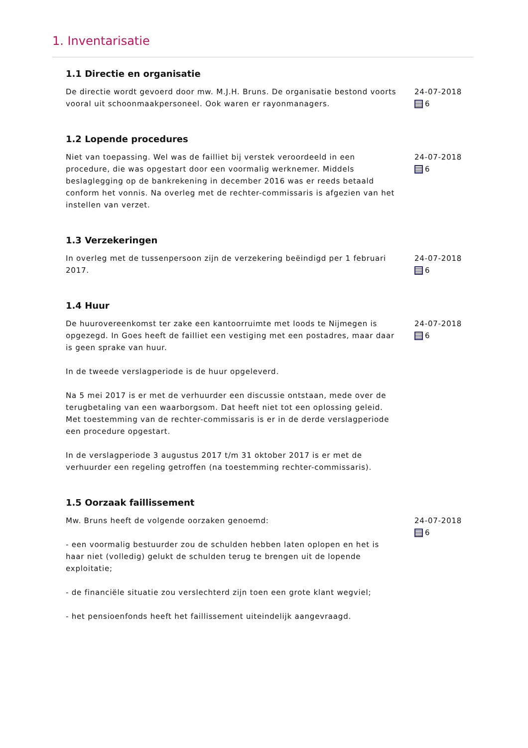1. Inventarisatie
1.1 Directie en organisatie
De directie wordt gevoerd door mw. M.J.H. Bruns. De organisatie bestond voorts vooral uit schoonmaakpersoneel. Ook waren er rayonmanagers.
24-07-2018
6
1.2 Lopende procedures
Niet van toepassing. Wel was de failliet bij verstek veroordeeld in een procedure, die was opgestart door een voormalig werknemer. Middels beslaglegging op de bankrekening in december 2016 was er reeds betaald conform het vonnis. Na overleg met de rechter-commissaris is afgezien van het instellen van verzet.
24-07-2018
6
1.3 Verzekeringen
In overleg met de tussenpersoon zijn de verzekering beëindigd per 1 februari 2017.
24-07-2018
6
1.4 Huur
De huurovereenkomst ter zake een kantoorruimte met loods te Nijmegen is opgezegd. In Goes heeft de failliet een vestiging met een postadres, maar daar is geen sprake van huur.
In de tweede verslagperiode is de huur opgeleverd.
Na 5 mei 2017 is er met de verhuurder een discussie ontstaan, mede over de terugbetaling van een waarborgsom. Dat heeft niet tot een oplossing geleid. Met toestemming van de rechter-commissaris is er in de derde verslagperiode een procedure opgestart.
In de verslagperiode 3 augustus 2017 t/m 31 oktober 2017 is er met de verhuurder een regeling getroffen (na toestemming rechter-commissaris).
24-07-2018
6
1.5 Oorzaak faillissement
Mw. Bruns heeft de volgende oorzaken genoemd:
- een voormalig bestuurder zou de schulden hebben laten oplopen en het is haar niet (volledig) gelukt de schulden terug te brengen uit de lopende exploitatie;
- de financiële situatie zou verslechterd zijn toen een grote klant wegviel;
- het pensioenfonds heeft het faillissement uiteindelijk aangevraagd.
24-07-2018
6